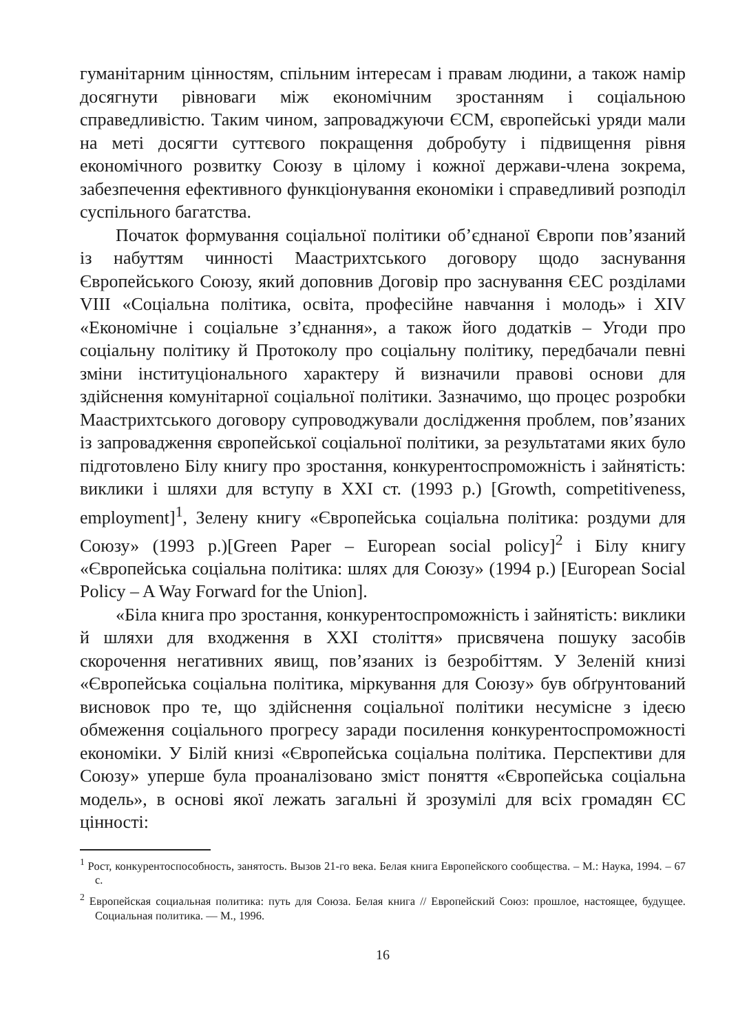гуманітарним цінностям, спільним інтересам і правам людини, а також намір досягнути рівноваги між економічним зростанням і соціальною справедливістю. Таким чином, запроваджуючи ЄСМ, європейські уряди мали на меті досягти суттєвого покращення добробуту і підвищення рівня економічного розвитку Союзу в цілому і кожної держави-члена зокрема, забезпечення ефективного функціонування економіки і справедливий розподіл суспільного багатства.
Початок формування соціальної політики об’єднаної Європи пов’язаний із набуттям чинності Маастрихтського договору щодо заснування Європейського Союзу, який доповнив Договір про заснування ЄЕС розділами VIII «Соціальна політика, освіта, професійне навчання і молодь» і XIV «Економічне і соціальне з’єднання», а також його додатків – Угоди про соціальну політику й Протоколу про соціальну політику, передбачали певні зміни інституціонального характеру й визначили правові основи для здійснення комунітарної соціальної політики. Зазначимо, що процес розробки Маастрихтського договору супроводжували дослідження проблем, пов’язаних із запровадження європейської соціальної політики, за результатами яких було підготовлено Білу книгу про зростання, конкурентоспроможність і зайнятість: виклики і шляхи для вступу в XXI ст. (1993 р.) [Growth, competitiveness, employment]<sup>1</sup>, Зелену книгу «Європейська соціальна політика: роздуми для Союзу» (1993 р.)[Green Paper – European social policy]<sup>2</sup> і Білу книгу «Європейська соціальна політика: шлях для Союзу» (1994 р.) [European Social Policy – A Way Forward for the Union].
«Біла книга про зростання, конкурентоспроможність і зайнятість: виклики й шляхи для входження в XXI століття» присвячена пошуку засобів скорочення негативних явищ, пов’язаних із безробіттям. У Зеленій книзі «Європейська соціальна політика, міркування для Союзу» був обґрунтований висновок про те, що здійснення соціальної політики несумісне з ідеєю обмеження соціального прогресу заради посилення конкурентоспроможності економіки. У Білій книзі «Європейська соціальна політика. Перспективи для Союзу» уперше була проаналізовано зміст поняття «Європейська соціальна модель», в основі якої лежать загальні й зрозумілі для всіх громадян ЄС цінності:
<sup>1</sup> Рост, конкурентоспособность, занятость. Вызов 21-го века. Белая книга Европейского сообщества. – М.: Наука, 1994. – 67 с.
<sup>2</sup> Европейская социальная политика: путь для Союза. Белая книга // Европейский Союз: прошлое, настоящее, будущее. Социальная политика. — М., 1996.
16